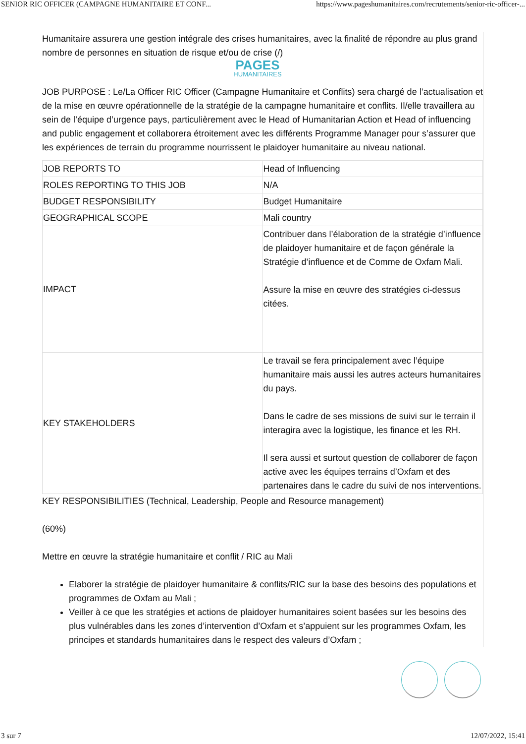SENIOR RIC OFFICER (CAMPAGNE HUMANITAIRE ET CONF... https://www.pageshumanitaires.com/recrutements/senior-ric-officer-...
Humanitaire assurera une gestion intégrale des crises humanitaires, avec la finalité de répondre au plus grand nombre de personnes en situation de risque et/ou de crise (/)
PAGES
HUMANITAIRES
JOB PURPOSE : Le/La Officer RIC Officer (Campagne Humanitaire et Conflits) sera chargé de l’actualisation et de la mise en œuvre opérationnelle de la stratégie de la campagne humanitaire et conflits. Il/elle travaillera au sein de l’équipe d’urgence pays, particulièrement avec le Head of Humanitarian Action et Head of influencing and public engagement et collaborera étroitement avec les différents Programme Manager pour s’assurer que les expériences de terrain du programme nourrissent le plaidoyer humanitaire au niveau national.
| JOB REPORTS TO | Head of Influencing |
| ROLES REPORTING TO THIS JOB | N/A |
| BUDGET RESPONSIBILITY | Budget Humanitaire |
| GEOGRAPHICAL SCOPE | Mali country |
| IMPACT | Contribuer dans l’élaboration de la stratégie d’influence de plaidoyer humanitaire et de façon générale la Stratégie d’influence et de Comme de Oxfam Mali. Assure la mise en œuvre des stratégies ci-dessus citées. |
| KEY STAKEHOLDERS | Le travail se fera principalement avec l’équipe humanitaire mais aussi les autres acteurs humanitaires du pays. Dans le cadre de ses missions de suivi sur le terrain il interagira avec la logistique, les finance et les RH. Il sera aussi et surtout question de collaborer de façon active avec les équipes terrains d’Oxfam et des partenaires dans le cadre du suivi de nos interventions. |
KEY RESPONSIBILITIES (Technical, Leadership, People and Resource management)
(60%)
Mettre en œuvre la stratégie humanitaire et conflit / RIC au Mali
Elaborer la stratégie de plaidoyer humanitaire & conflits/RIC sur la base des besoins des populations et programmes de Oxfam au Mali ;
Veiller à ce que les stratégies et actions de plaidoyer humanitaires soient basées sur les besoins des plus vulnérables dans les zones d’intervention d’Oxfam et s’appuient sur les programmes Oxfam, les principes et standards humanitaires dans le respect des valeurs d’Oxfam ;
3 sur 7 12/07/2022, 15:41